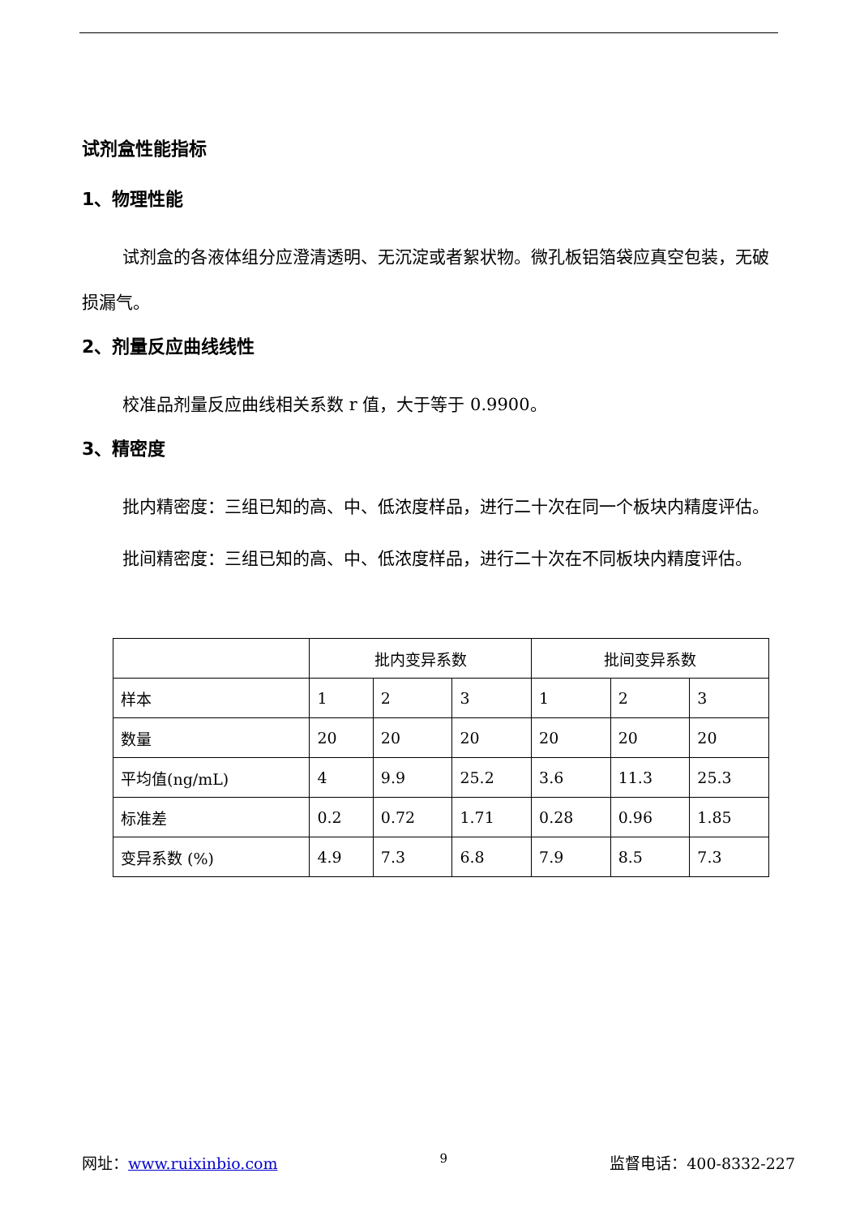试剂盒性能指标
1、物理性能
试剂盒的各液体组分应澄清透明、无沉淀或者絮状物。微孔板铝箔袋应真空包装，无破损漏气。
2、剂量反应曲线线性
校准品剂量反应曲线相关系数 r 值，大于等于 0.9900。
3、精密度
批内精密度：三组已知的高、中、低浓度样品，进行二十次在同一个板块内精度评估。
批间精密度：三组已知的高、中、低浓度样品，进行二十次在不同板块内精度评估。
| | 批内变异系数 | | | 批间变异系数 | | |
| 样本 | 1 | 2 | 3 | 1 | 2 | 3 |
| 数量 | 20 | 20 | 20 | 20 | 20 | 20 |
| 平均值(ng/mL) | 4 | 9.9 | 25.2 | 3.6 | 11.3 | 25.3 |
| 标准差 | 0.2 | 0.72 | 1.71 | 0.28 | 0.96 | 1.85 |
| 变异系数 (%) | 4.9 | 7.3 | 6.8 | 7.9 | 8.5 | 7.3 |
网址：www.ruixinbio.com 9 监督电话：400-8332-227